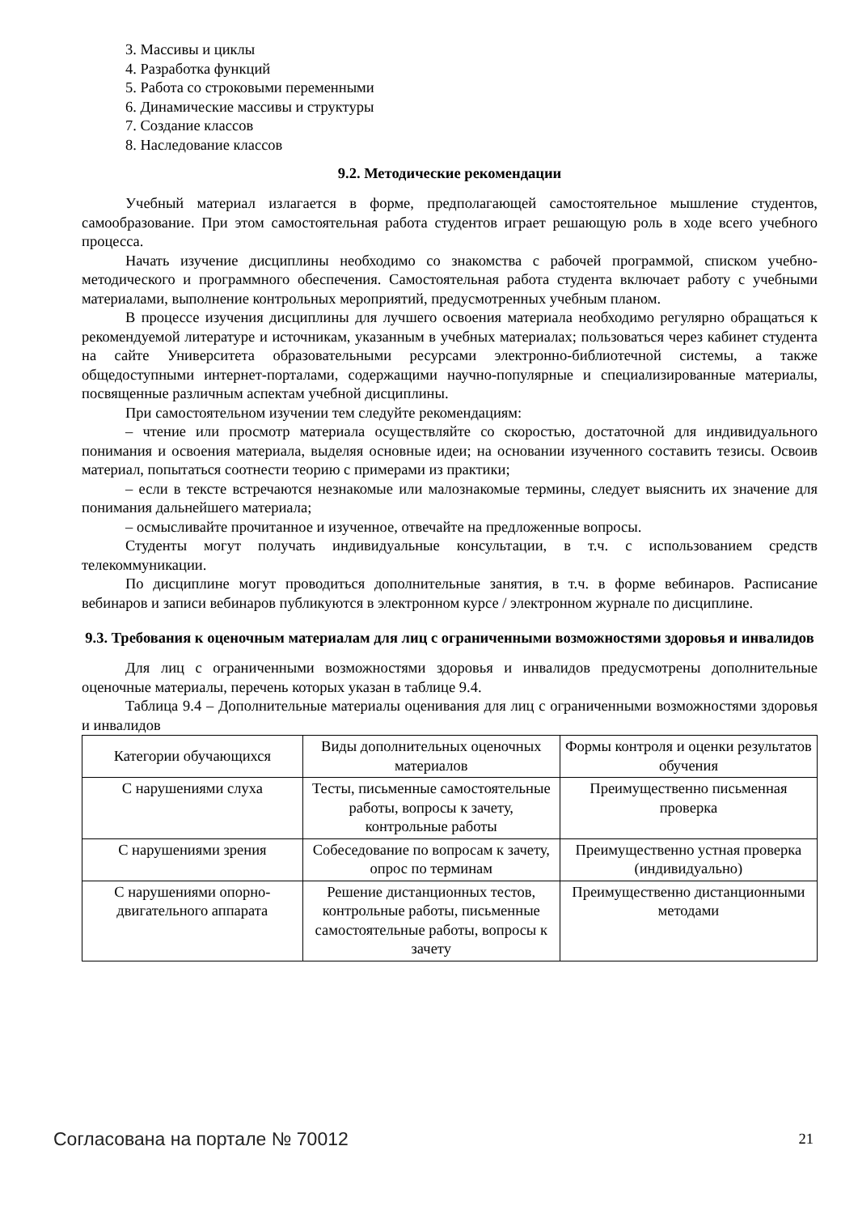3. Массивы и циклы
4. Разработка функций
5. Работа со строковыми переменными
6. Динамические массивы и структуры
7. Создание классов
8. Наследование классов
9.2. Методические рекомендации
Учебный материал излагается в форме, предполагающей самостоятельное мышление студентов, самообразование. При этом самостоятельная работа студентов играет решающую роль в ходе всего учебного процесса.
Начать изучение дисциплины необходимо со знакомства с рабочей программой, списком учебно-методического и программного обеспечения. Самостоятельная работа студента включает работу с учебными материалами, выполнение контрольных мероприятий, предусмотренных учебным планом.
В процессе изучения дисциплины для лучшего освоения материала необходимо регулярно обращаться к рекомендуемой литературе и источникам, указанным в учебных материалах; пользоваться через кабинет студента на сайте Университета образовательными ресурсами электронно-библиотечной системы, а также общедоступными интернет-порталами, содержащими научно-популярные и специализированные материалы, посвященные различным аспектам учебной дисциплины.
При самостоятельном изучении тем следуйте рекомендациям:
– чтение или просмотр материала осуществляйте со скоростью, достаточной для индивидуального понимания и освоения материала, выделяя основные идеи; на основании изученного составить тезисы. Освоив материал, попытаться соотнести теорию с примерами из практики;
– если в тексте встречаются незнакомые или малознакомые термины, следует выяснить их значение для понимания дальнейшего материала;
– осмысливайте прочитанное и изученное, отвечайте на предложенные вопросы.
Студенты могут получать индивидуальные консультации, в т.ч. с использованием средств телекоммуникации.
По дисциплине могут проводиться дополнительные занятия, в т.ч. в форме вебинаров. Расписание вебинаров и записи вебинаров публикуются в электронном курсе / электронном журнале по дисциплине.
9.3. Требования к оценочным материалам для лиц с ограниченными возможностями здоровья и инвалидов
Для лиц с ограниченными возможностями здоровья и инвалидов предусмотрены дополнительные оценочные материалы, перечень которых указан в таблице 9.4.
Таблица 9.4 – Дополнительные материалы оценивания для лиц с ограниченными возможностями здоровья и инвалидов
| Категории обучающихся | Виды дополнительных оценочных материалов | Формы контроля и оценки результатов обучения |
| С нарушениями слуха | Тесты, письменные самостоятельные работы, вопросы к зачету, контрольные работы | Преимущественно письменная проверка |
| С нарушениями зрения | Собеседование по вопросам к зачету, опрос по терминам | Преимущественно устная проверка (индивидуально) |
| С нарушениями опорно-двигательного аппарата | Решение дистанционных тестов, контрольные работы, письменные самостоятельные работы, вопросы к зачету | Преимущественно дистанционными методами |
Согласована на портале № 70012 21